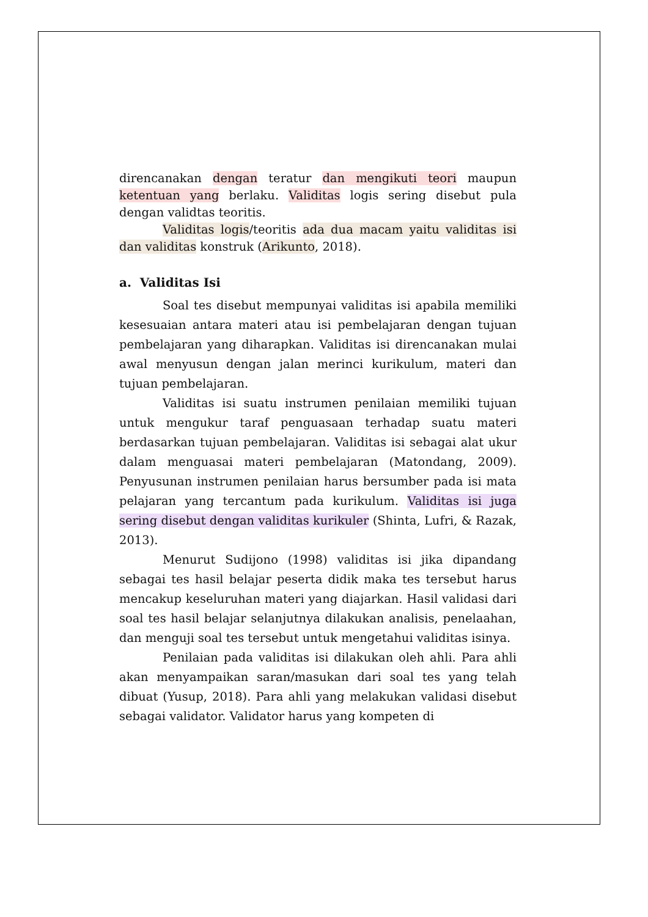direncanakan dengan teratur dan mengikuti teori maupun ketentuan yang berlaku. Validitas logis sering disebut pula dengan validtas teoritis.
Validitas logis/teoritis ada dua macam yaitu validitas isi dan validitas konstruk (Arikunto, 2018).
a. Validitas Isi
Soal tes disebut mempunyai validitas isi apabila memiliki kesesuaian antara materi atau isi pembelajaran dengan tujuan pembelajaran yang diharapkan. Validitas isi direncanakan mulai awal menyusun dengan jalan merinci kurikulum, materi dan tujuan pembelajaran.
Validitas isi suatu instrumen penilaian memiliki tujuan untuk mengukur taraf penguasaan terhadap suatu materi berdasarkan tujuan pembelajaran. Validitas isi sebagai alat ukur dalam menguasai materi pembelajaran (Matondang, 2009). Penyusunan instrumen penilaian harus bersumber pada isi mata pelajaran yang tercantum pada kurikulum. Validitas isi juga sering disebut dengan validitas kurikuler (Shinta, Lufri, & Razak, 2013).
Menurut Sudijono (1998) validitas isi jika dipandang sebagai tes hasil belajar peserta didik maka tes tersebut harus mencakup keseluruhan materi yang diajarkan. Hasil validasi dari soal tes hasil belajar selanjutnya dilakukan analisis, penelaahan, dan menguji soal tes tersebut untuk mengetahui validitas isinya.
Penilaian pada validitas isi dilakukan oleh ahli. Para ahli akan menyampaikan saran/masukan dari soal tes yang telah dibuat (Yusup, 2018). Para ahli yang melakukan validasi disebut sebagai validator. Validator harus yang kompeten di